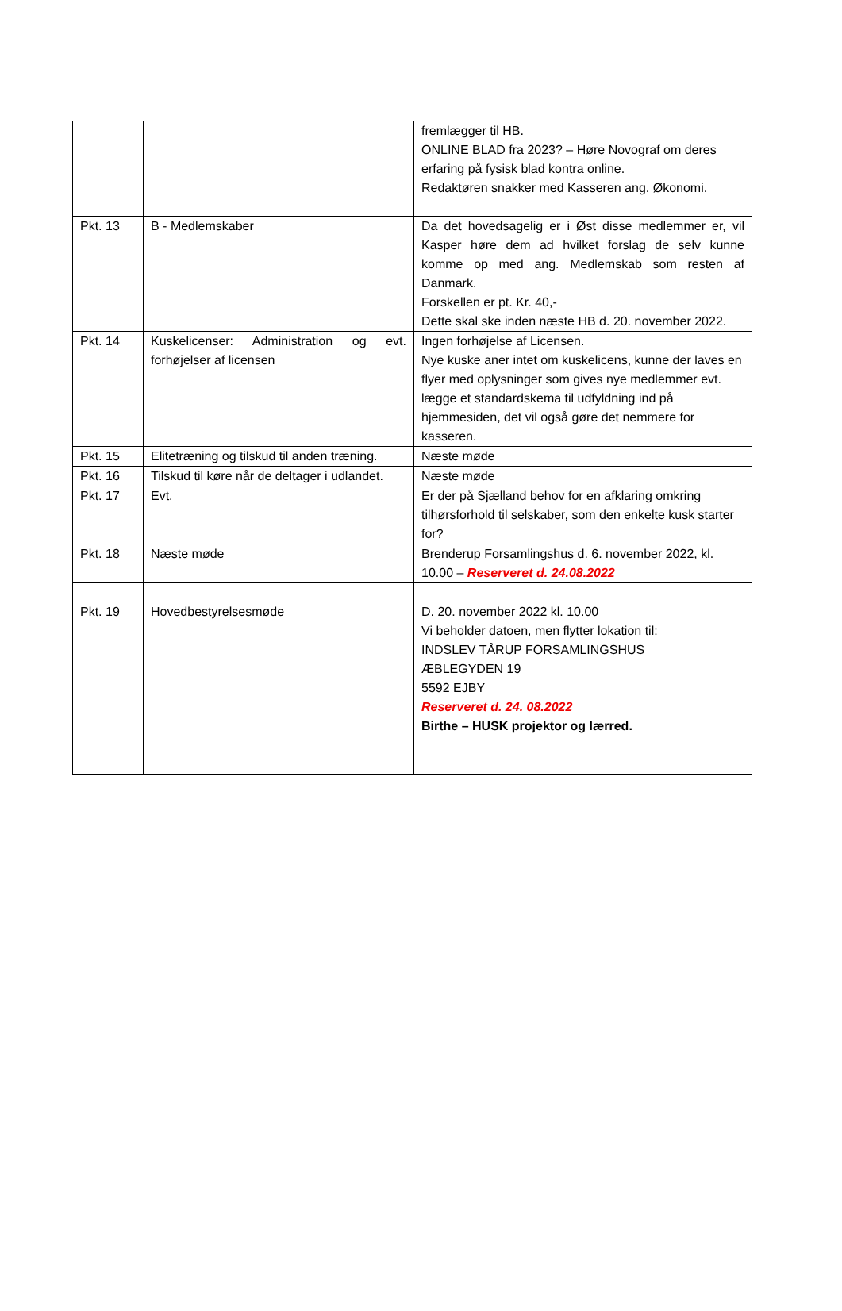| | | fremlægger til HB. ONLINE BLAD fra 2023? – Høre Novograf om deres erfaring på fysisk blad kontra online. Redaktøren snakker med Kasseren ang. Økonomi. |
| Pkt. 13 | B - Medlemskaber | Da det hovedsagelig er i Øst disse medlemmer er, vil Kasper høre dem ad hvilket forslag de selv kunne komme op med ang. Medlemskab som resten af Danmark. Forskellen er pt. Kr. 40,- Dette skal ske inden næste HB d. 20. november 2022. |
| Pkt. 14 | Kuskelicenser: Administration og evt. forhøjelser af licensen | Ingen forhøjelse af Licensen. Nye kuske aner intet om kuskelicens, kunne der laves en flyer med oplysninger som gives nye medlemmer evt. lægge et standardskema til udfyldning ind på hjemmesiden, det vil også gøre det nemmere for kasseren. |
| Pkt. 15 | Elitetræning og tilskud til anden træning. | Næste møde |
| Pkt. 16 | Tilskud til køre når de deltager i udlandet. | Næste møde |
| Pkt. 17 | Evt. | Er der på Sjælland behov for en afklaring omkring tilhørsforhold til selskaber, som den enkelte kusk starter for? |
| Pkt. 18 | Næste møde | Brenderup Forsamlingshus d. 6. november 2022, kl. 10.00 – Reserveret d. 24.08.2022 |
| Pkt. 19 | Hovedbestyrelsesmøde | D. 20. november 2022 kl. 10.00 Vi beholder datoen, men flytter lokation til: INDSLEV TÅRUP FORSAMLINGSHUS ÆBLEGYDEN 19 5592 EJBY Reserveret d. 24. 08.2022 Birthe – HUSK projektor og lærred. |